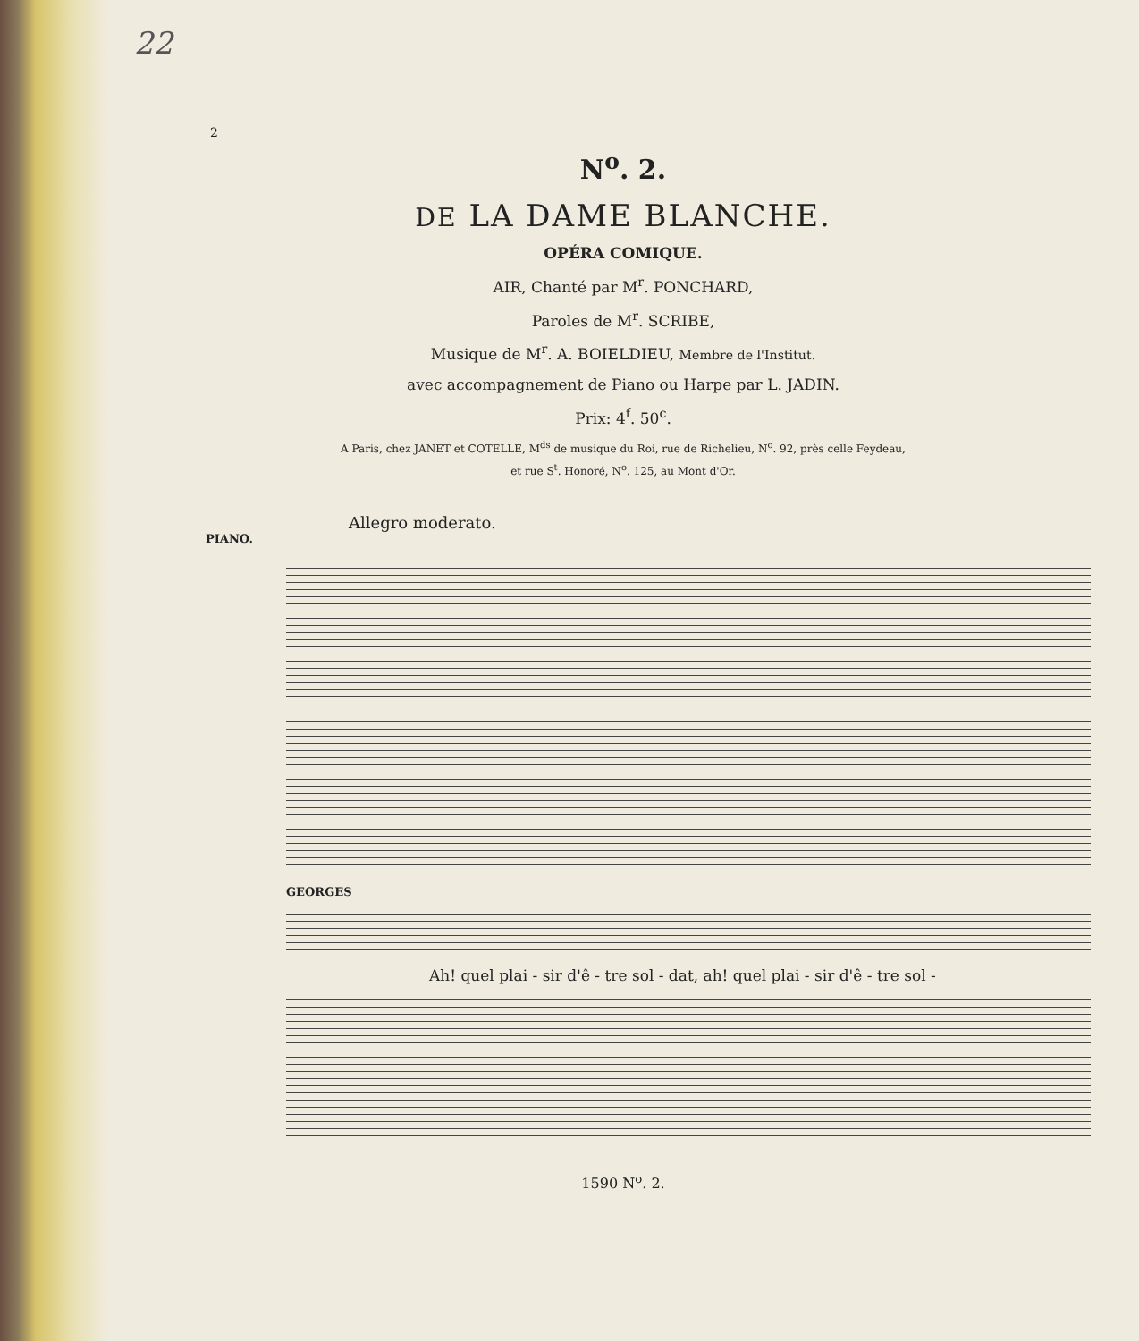22
2
N<sup>o</sup>. 2.
DE LA DAME BLANCHE.
OPÉRA COMIQUE.
AIR, Chanté par M<sup>r</sup>. PONCHARD,
Paroles de M<sup>r</sup>. SCRIBE,
Musique de M<sup>r</sup>. A. BOIELDIEU, Membre de l'Institut.
avec accompagnement de Piano ou Harpe par L. JADIN.
Prix: 4<sup>f</sup>. 50<sup>c</sup>.
A Paris, chez JANET et COTELLE, M<sup>ds</sup> de musique du Roi, rue de Richelieu, N<sup>o</sup>. 92, près celle Feydeau,
et rue S<sup>t</sup>. Honoré, N<sup>o</sup>. 125, au Mont d'Or.
Allegro moderato.
PIANO.
GEORGES
Ah! quel plai - sir d'ê - tre sol - dat, ah! quel plai - sir d'ê - tre sol -
1590 N<sup>o</sup>. 2.